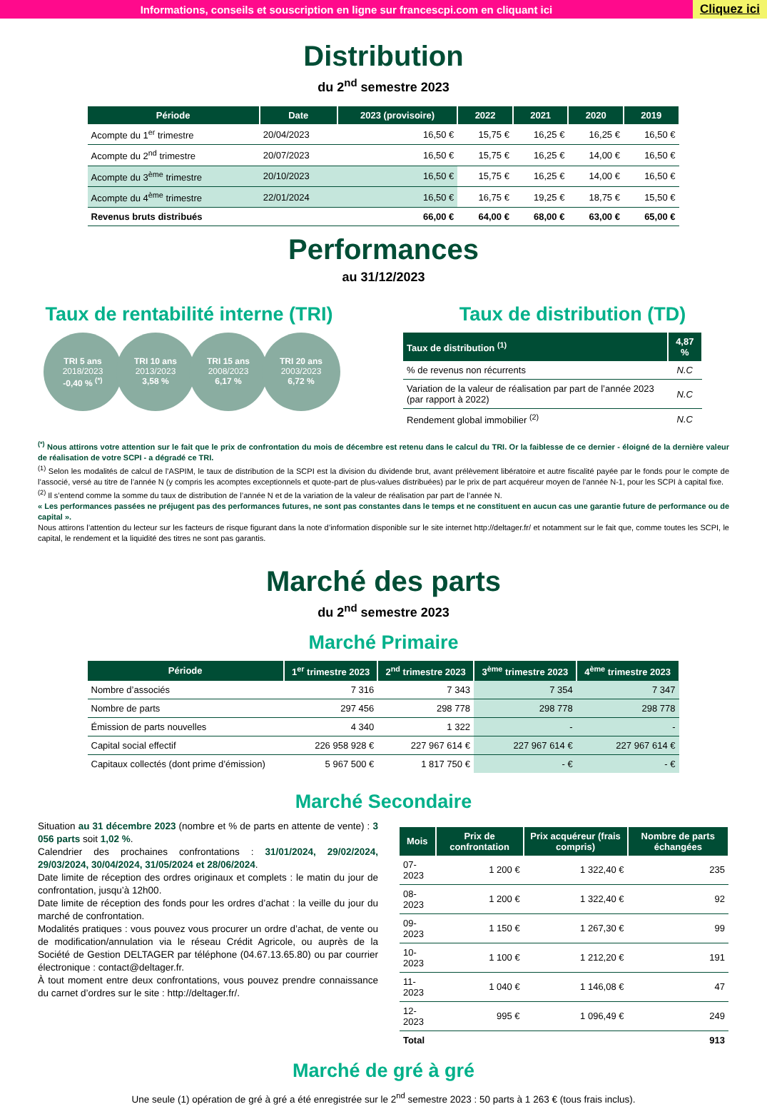Informations, conseils et souscription en ligne sur francescpi.com en cliquant ici
Cliquez ici
Distribution
du 2<sup>nd</sup> semestre 2023
| Période | Date | 2023 (provisoire) | 2022 | 2021 | 2020 | 2019 |
| --- | --- | --- | --- | --- | --- | --- |
| Acompte du 1<sup>er</sup> trimestre | 20/04/2023 | 16,50 € | 15,75 € | 16,25 € | 16,25 € | 16,50 € |
| Acompte du 2<sup>nd</sup> trimestre | 20/07/2023 | 16,50 € | 15,75 € | 16,25 € | 14,00 € | 16,50 € |
| Acompte du 3<sup>ème</sup> trimestre | 20/10/2023 | 16,50 € | 15,75 € | 16,25 € | 14,00 € | 16,50 € |
| Acompte du 4<sup>ème</sup> trimestre | 22/01/2024 | 16,50 € | 16,75 € | 19,25 € | 18,75 € | 15,50 € |
| Revenus bruts distribués | | 66,00 € | 64,00 € | 68,00 € | 63,00 € | 65,00 € |
Performances
au 31/12/2023
Taux de rentabilité interne (TRI)
TRI 5 ans
2018/2023
-0,40 % <sup>(*)</sup>
TRI 10 ans
2013/2023
3,58 %
TRI 15 ans
2008/2023
6,17 %
TRI 20 ans
2003/2023
6,72 %
Taux de distribution (TD)
| Taux de distribution <sup>(1)</sup> | 4,87 % |
| --- | --- |
| % de revenus non récurrents | N.C |
| Variation de la valeur de réalisation par part de l’année 2023 (par rapport à 2022) | N.C |
| Rendement global immobilier <sup>(2)</sup> | N.C |
<sup>(*)</sup> Nous attirons votre attention sur le fait que le prix de confrontation du mois de décembre est retenu dans le calcul du TRI. Or la faiblesse de ce dernier - éloigné de la dernière valeur de réalisation de votre SCPI - a dégradé ce TRI.
<sup>(1)</sup> Selon les modalités de calcul de l’ASPIM, le taux de distribution de la SCPI est la division du dividende brut, avant prélèvement libératoire et autre fiscalité payée par le fonds pour le compte de l’associé, versé au titre de l’année N (y compris les acomptes exceptionnels et quote-part de plus-values distribuées) par le prix de part acquéreur moyen de l’année N-1, pour les SCPI à capital fixe.
<sup>(2)</sup> Il s’entend comme la somme du taux de distribution de l’année N et de la variation de la valeur de réalisation par part de l’année N.
« Les performances passées ne préjugent pas des performances futures, ne sont pas constantes dans le temps et ne constituent en aucun cas une garantie future de performance ou de capital ».
Nous attirons l’attention du lecteur sur les facteurs de risque figurant dans la note d’information disponible sur le site internet http://deltager.fr/ et notamment sur le fait que, comme toutes les SCPI, le capital, le rendement et la liquidité des titres ne sont pas garantis.
Marché des parts
du 2<sup>nd</sup> semestre 2023
Marché Primaire
| Période | 1<sup>er</sup> trimestre 2023 | 2<sup>nd</sup> trimestre 2023 | 3<sup>ème</sup> trimestre 2023 | 4<sup>ème</sup> trimestre 2023 |
| --- | --- | --- | --- | --- |
| Nombre d’associés | 7 316 | 7 343 | 7 354 | 7 347 |
| Nombre de parts | 297 456 | 298 778 | 298 778 | 298 778 |
| Émission de parts nouvelles | 4 340 | 1 322 | - | - |
| Capital social effectif | 226 958 928 € | 227 967 614 € | 227 967 614 € | 227 967 614 € |
| Capitaux collectés (dont prime d’émission) | 5 967 500 € | 1 817 750 € | - € | - € |
Marché Secondaire
Situation au 31 décembre 2023 (nombre et % de parts en attente de vente) : 3 056 parts soit 1,02 %.
Calendrier des prochaines confrontations : 31/01/2024, 29/02/2024, 29/03/2024, 30/04/2024, 31/05/2024 et 28/06/2024.
Date limite de réception des ordres originaux et complets : le matin du jour de confrontation, jusqu’à 12h00.
Date limite de réception des fonds pour les ordres d’achat : la veille du jour du marché de confrontation.
Modalités pratiques : vous pouvez vous procurer un ordre d’achat, de vente ou de modification/annulation via le réseau Crédit Agricole, ou auprès de la Société de Gestion DELTAGER par téléphone (04.67.13.65.80) ou par courrier électronique : contact@deltager.fr.
À tout moment entre deux confrontations, vous pouvez prendre connaissance du carnet d’ordres sur le site : http://deltager.fr/.
| Mois | Prix de confrontation | Prix acquéreur (frais compris) | Nombre de parts échangées |
| --- | --- | --- | --- |
| 07-2023 | 1 200 € | 1 322,40 € | 235 |
| 08-2023 | 1 200 € | 1 322,40 € | 92 |
| 09-2023 | 1 150 € | 1 267,30 € | 99 |
| 10-2023 | 1 100 € | 1 212,20 € | 191 |
| 11-2023 | 1 040 € | 1 146,08 € | 47 |
| 12-2023 | 995 € | 1 096,49 € | 249 |
| Total | | | 913 |
Marché de gré à gré
Une seule (1) opération de gré à gré a été enregistrée sur le 2<sup>nd</sup> semestre 2023 : 50 parts à 1 263 € (tous frais inclus).